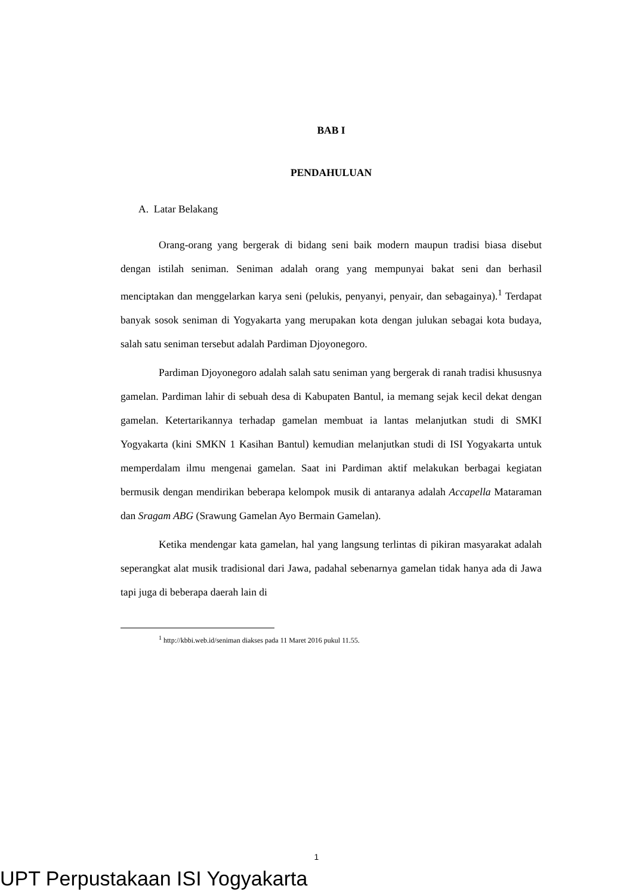BAB I
PENDAHULUAN
A. Latar Belakang
Orang-orang yang bergerak di bidang seni baik modern maupun tradisi biasa disebut dengan istilah seniman. Seniman adalah orang yang mempunyai bakat seni dan berhasil menciptakan dan menggelarkan karya seni (pelukis, penyanyi, penyair, dan sebagainya).<sup>1</sup> Terdapat banyak sosok seniman di Yogyakarta yang merupakan kota dengan julukan sebagai kota budaya, salah satu seniman tersebut adalah Pardiman Djoyonegoro.
Pardiman Djoyonegoro adalah salah satu seniman yang bergerak di ranah tradisi khususnya gamelan. Pardiman lahir di sebuah desa di Kabupaten Bantul, ia memang sejak kecil dekat dengan gamelan. Ketertarikannya terhadap gamelan membuat ia lantas melanjutkan studi di SMKI Yogyakarta (kini SMKN 1 Kasihan Bantul) kemudian melanjutkan studi di ISI Yogyakarta untuk memperdalam ilmu mengenai gamelan. Saat ini Pardiman aktif melakukan berbagai kegiatan bermusik dengan mendirikan beberapa kelompok musik di antaranya adalah Accapella Mataraman dan Sragam ABG (Srawung Gamelan Ayo Bermain Gamelan).
Ketika mendengar kata gamelan, hal yang langsung terlintas di pikiran masyarakat adalah seperangkat alat musik tradisional dari Jawa, padahal sebenarnya gamelan tidak hanya ada di Jawa tapi juga di beberapa daerah lain di
<sup>1</sup> http://kbbi.web.id/seniman diakses pada 11 Maret 2016 pukul 11.55.
1
UPT Perpustakaan ISI Yogyakarta